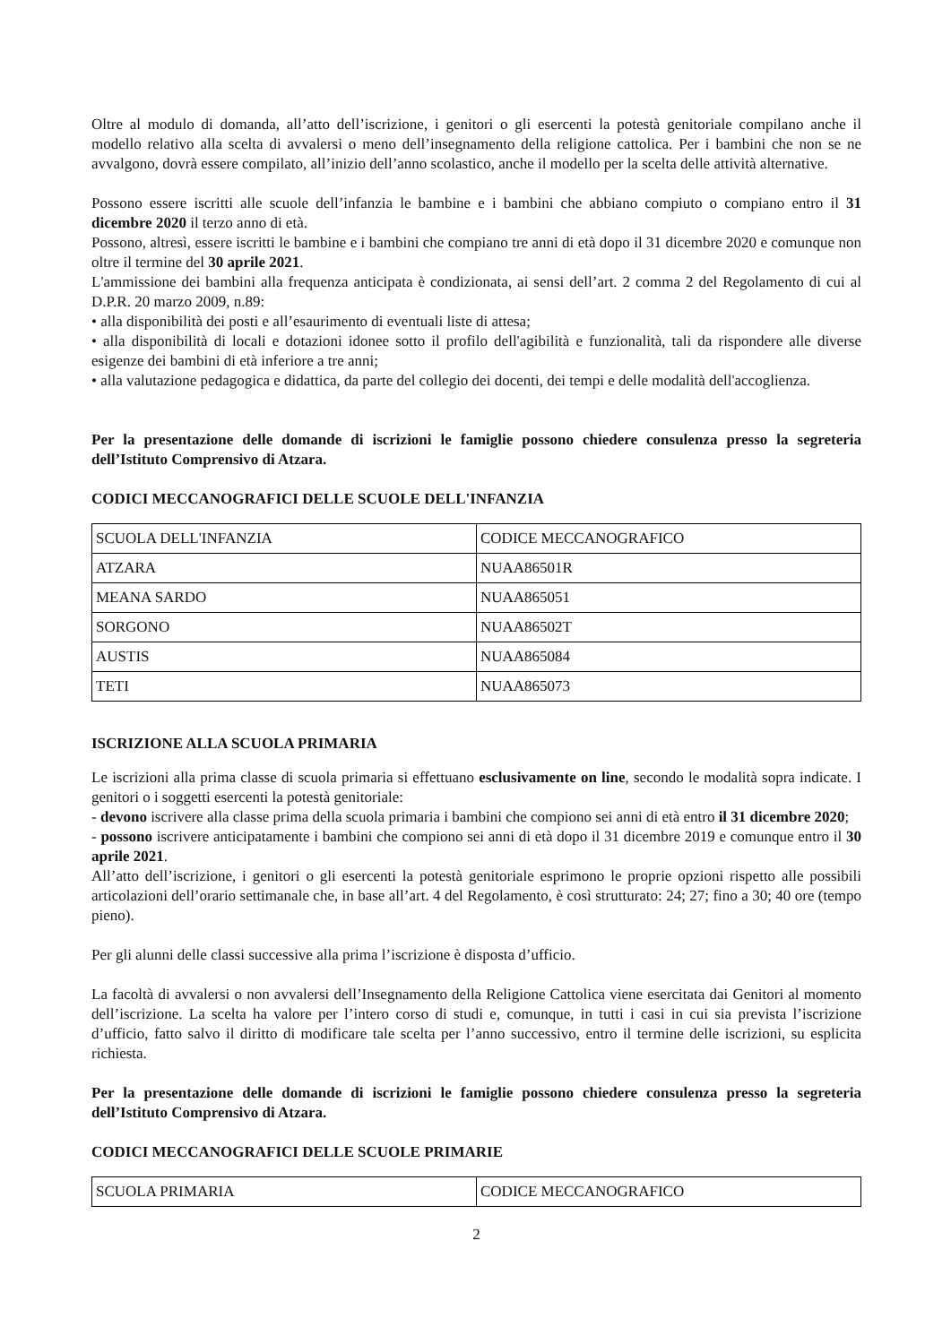Oltre al modulo di domanda, all’atto dell’iscrizione, i genitori o gli esercenti la potestà genitoriale compilano anche il modello relativo alla scelta di avvalersi o meno dell’insegnamento della religione cattolica. Per i bambini che non se ne avvalgono, dovrà essere compilato, all’inizio dell’anno scolastico, anche il modello per la scelta delle attività alternative.
Possono essere iscritti alle scuole dell’infanzia le bambine e i bambini che abbiano compiuto o compiano entro il 31 dicembre 2020 il terzo anno di età.
Possono, altresì, essere iscritti le bambine e i bambini che compiano tre anni di età dopo il 31 dicembre 2020 e comunque non oltre il termine del 30 aprile 2021.
L'ammissione dei bambini alla frequenza anticipata è condizionata, ai sensi dell’art. 2 comma 2 del Regolamento di cui al D.P.R. 20 marzo 2009, n.89:
• alla disponibilità dei posti e all’esaurimento di eventuali liste di attesa;
• alla disponibilità di locali e dotazioni idonee sotto il profilo dell'agibilità e funzionalità, tali da rispondere alle diverse esigenze dei bambini di età inferiore a tre anni;
• alla valutazione pedagogica e didattica, da parte del collegio dei docenti, dei tempi e delle modalità dell'accoglienza.
Per la presentazione delle domande di iscrizioni le famiglie possono chiedere consulenza presso la segreteria dell’Istituto Comprensivo di Atzara.
CODICI MECCANOGRAFICI DELLE SCUOLE DELL'INFANZIA
| SCUOLA DELL'INFANZIA | CODICE MECCANOGRAFICO |
| ATZARA | NUAA86501R |
| MEANA SARDO | NUAA865051 |
| SORGONO | NUAA86502T |
| AUSTIS | NUAA865084 |
| TETI | NUAA865073 |
ISCRIZIONE ALLA SCUOLA PRIMARIA
Le iscrizioni alla prima classe di scuola primaria si effettuano esclusivamente on line, secondo le modalità sopra indicate. I genitori o i soggetti esercenti la potestà genitoriale:
- devono iscrivere alla classe prima della scuola primaria i bambini che compiono sei anni di età entro il 31 dicembre 2020;
- possono iscrivere anticipatamente i bambini che compiono sei anni di età dopo il 31 dicembre 2019 e comunque entro il 30 aprile 2021.
All’atto dell’iscrizione, i genitori o gli esercenti la potestà genitoriale esprimono le proprie opzioni rispetto alle possibili articolazioni dell’orario settimanale che, in base all’art. 4 del Regolamento, è così strutturato: 24; 27; fino a 30; 40 ore (tempo pieno).
Per gli alunni delle classi successive alla prima l’iscrizione è disposta d’ufficio.
La facoltà di avvalersi o non avvalersi dell’Insegnamento della Religione Cattolica viene esercitata dai Genitori al momento dell’iscrizione. La scelta ha valore per l’intero corso di studi e, comunque, in tutti i casi in cui sia prevista l’iscrizione d’ufficio, fatto salvo il diritto di modificare tale scelta per l’anno successivo, entro il termine delle iscrizioni, su esplicita richiesta.
Per la presentazione delle domande di iscrizioni le famiglie possono chiedere consulenza presso la segreteria dell’Istituto Comprensivo di Atzara.
CODICI MECCANOGRAFICI DELLE SCUOLE PRIMARIE
| SCUOLA PRIMARIA | CODICE MECCANOGRAFICO |
2